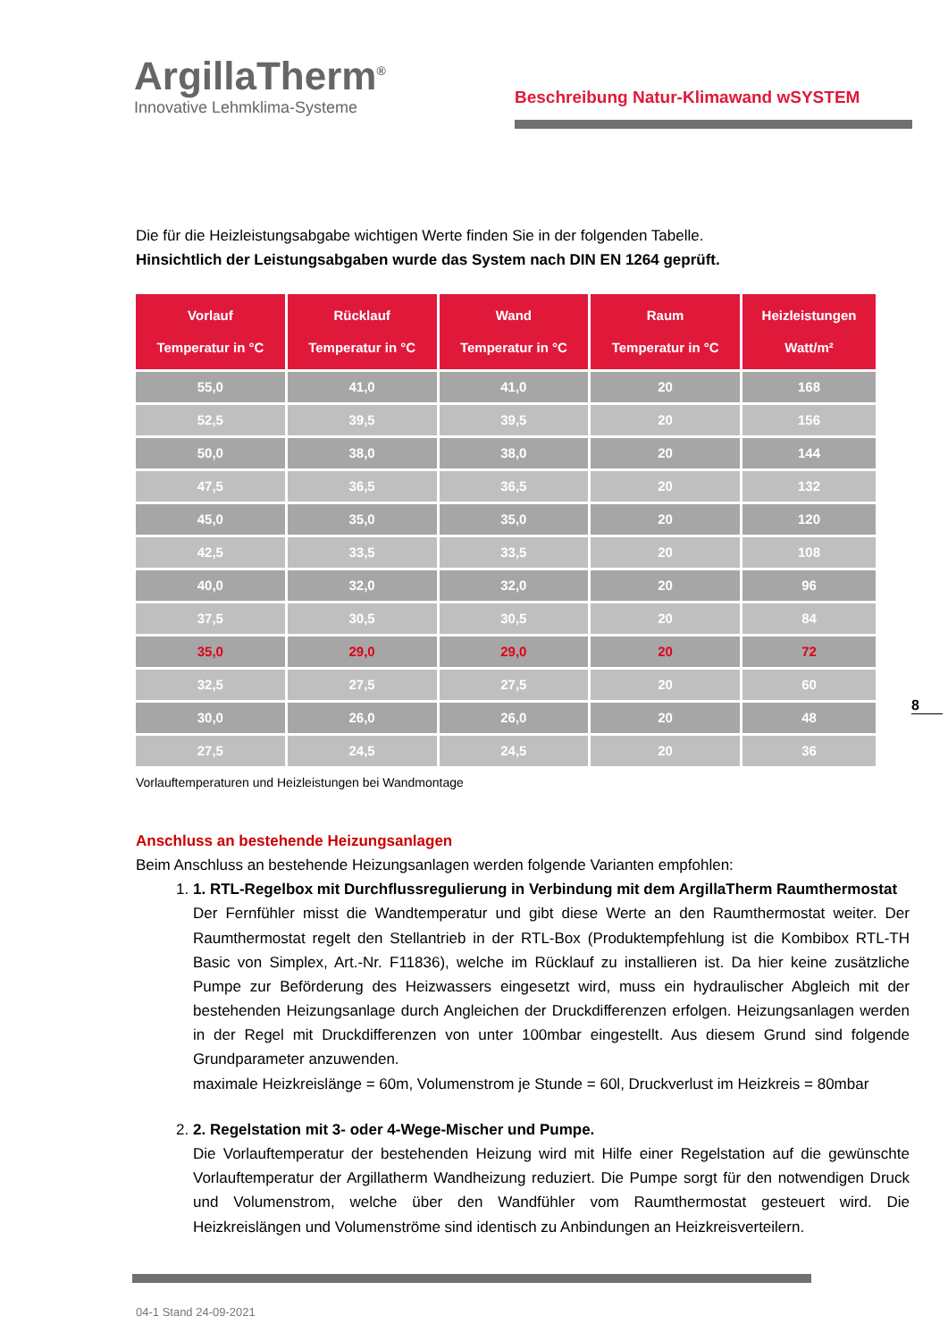ArgillaTherm<sup>®</sup>
Innovative Lehmklima-Systeme
Beschreibung Natur-Klimawand wSYSTEM
Die für die Heizleistungsabgabe wichtigen Werte finden Sie in der folgenden Tabelle.
Hinsichtlich der Leistungsabgaben wurde das System nach DIN EN 1264 geprüft.
| Vorlauf Temperatur in °C | Rücklauf Temperatur in °C | Wand Temperatur in °C | Raum Temperatur in °C | Heizleistungen Watt/m² |
| --- | --- | --- | --- | --- |
| 55,0 | 41,0 | 41,0 | 20 | 168 |
| 52,5 | 39,5 | 39,5 | 20 | 156 |
| 50,0 | 38,0 | 38,0 | 20 | 144 |
| 47,5 | 36,5 | 36,5 | 20 | 132 |
| 45,0 | 35,0 | 35,0 | 20 | 120 |
| 42,5 | 33,5 | 33,5 | 20 | 108 |
| 40,0 | 32,0 | 32,0 | 20 | 96 |
| 37,5 | 30,5 | 30,5 | 20 | 84 |
| 35,0 | 29,0 | 29,0 | 20 | 72 |
| 32,5 | 27,5 | 27,5 | 20 | 60 |
| 30,0 | 26,0 | 26,0 | 20 | 48 |
| 27,5 | 24,5 | 24,5 | 20 | 36 |
Vorlauftemperaturen und Heizleistungen bei Wandmontage
Anschluss an bestehende Heizungsanlagen
Beim Anschluss an bestehende Heizungsanlagen werden folgende Varianten empfohlen:
1. 1. RTL-Regelbox mit Durchflussregulierung in Verbindung mit dem ArgillaTherm Raumthermostat
Der Fernfühler misst die Wandtemperatur und gibt diese Werte an den Raumthermostat weiter. Der Raumthermostat regelt den Stellantrieb in der RTL-Box (Produktempfehlung ist die Kombibox RTL-TH Basic von Simplex, Art.-Nr. F11836), welche im Rücklauf zu installieren ist. Da hier keine zusätzliche Pumpe zur Beförderung des Heizwassers eingesetzt wird, muss ein hydraulischer Abgleich mit der bestehenden Heizungsanlage durch Angleichen der Druckdifferenzen erfolgen. Heizungsanlagen werden in der Regel mit Druckdifferenzen von unter 100mbar eingestellt. Aus diesem Grund sind folgende Grundparameter anzuwenden.
maximale Heizkreislänge = 60m, Volumenstrom je Stunde = 60l, Druckverlust im Heizkreis = 80mbar
2. 2. Regelstation mit 3- oder 4-Wege-Mischer und Pumpe.
Die Vorlauftemperatur der bestehenden Heizung wird mit Hilfe einer Regelstation auf die gewünschte Vorlauftemperatur der Argillatherm Wandheizung reduziert. Die Pumpe sorgt für den notwendigen Druck und Volumenstrom, welche über den Wandfühler vom Raumthermostat gesteuert wird. Die Heizkreislängen und Volumenströme sind identisch zu Anbindungen an Heizkreisverteilern.
8
04-1 Stand 24-09-2021